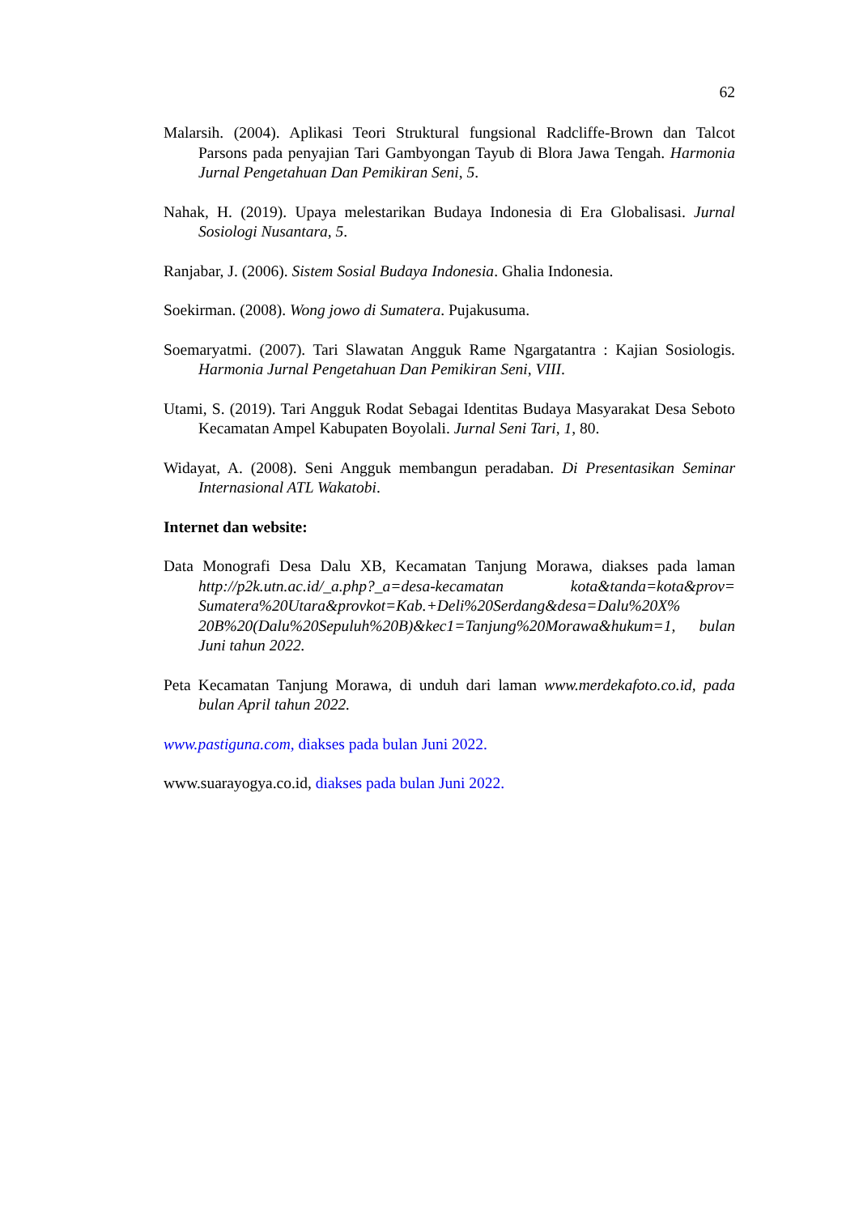62
Malarsih. (2004). Aplikasi Teori Struktural fungsional Radcliffe-Brown dan Talcot Parsons pada penyajian Tari Gambyongan Tayub di Blora Jawa Tengah. Harmonia Jurnal Pengetahuan Dan Pemikiran Seni, 5.
Nahak, H. (2019). Upaya melestarikan Budaya Indonesia di Era Globalisasi. Jurnal Sosiologi Nusantara, 5.
Ranjabar, J. (2006). Sistem Sosial Budaya Indonesia. Ghalia Indonesia.
Soekirman. (2008). Wong jowo di Sumatera. Pujakusuma.
Soemaryatmi. (2007). Tari Slawatan Angguk Rame Ngargatantra : Kajian Sosiologis. Harmonia Jurnal Pengetahuan Dan Pemikiran Seni, VIII.
Utami, S. (2019). Tari Angguk Rodat Sebagai Identitas Budaya Masyarakat Desa Seboto Kecamatan Ampel Kabupaten Boyolali. Jurnal Seni Tari, 1, 80.
Widayat, A. (2008). Seni Angguk membangun peradaban. Di Presentasikan Seminar Internasional ATL Wakatobi.
Internet dan website:
Data Monografi Desa Dalu XB, Kecamatan Tanjung Morawa, diakses pada laman http://p2k.utn.ac.id/_a.php?_a=desa-kecamatan kota&tanda=kota&prov= Sumatera%20Utara&provkot=Kab.+Deli%20Serdang&desa=Dalu%20X% 20B%20(Dalu%20Sepuluh%20B)&kec1=Tanjung%20Morawa&hukum=1, bulan Juni tahun 2022.
Peta Kecamatan Tanjung Morawa, di unduh dari laman www.merdekafoto.co.id, pada bulan April tahun 2022.
www.pastiguna.com, diakses pada bulan Juni 2022.
www.suarayogya.co.id, diakses pada bulan Juni 2022.